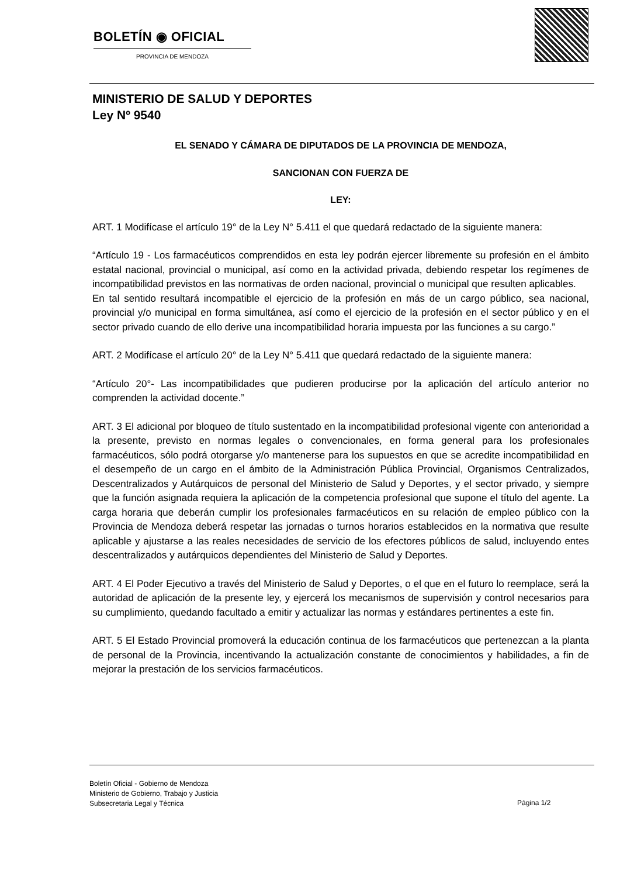BOLETÍN ◉ OFICIAL
PROVINCIA DE MENDOZA
MINISTERIO DE SALUD Y DEPORTES
Ley Nº 9540
EL SENADO Y CÁMARA DE DIPUTADOS DE LA PROVINCIA DE MENDOZA,
SANCIONAN CON FUERZA DE
LEY:
ART. 1 Modifícase el artículo 19° de la Ley N° 5.411 el que quedará redactado de la siguiente manera:
“Artículo 19 - Los farmacéuticos comprendidos en esta ley podrán ejercer libremente su profesión en el ámbito estatal nacional, provincial o municipal, así como en la actividad privada, debiendo respetar los regímenes de incompatibilidad previstos en las normativas de orden nacional, provincial o municipal que resulten aplicables.
En tal sentido resultará incompatible el ejercicio de la profesión en más de un cargo público, sea nacional, provincial y/o municipal en forma simultánea, así como el ejercicio de la profesión en el sector público y en el sector privado cuando de ello derive una incompatibilidad horaria impuesta por las funciones a su cargo.”
ART. 2 Modifícase el artículo 20° de la Ley N° 5.411 que quedará redactado de la siguiente manera:
“Artículo 20°- Las incompatibilidades que pudieren producirse por la aplicación del artículo anterior no comprenden la actividad docente.”
ART. 3 El adicional por bloqueo de título sustentado en la incompatibilidad profesional vigente con anterioridad a la presente, previsto en normas legales o convencionales, en forma general para los profesionales farmacéuticos, sólo podrá otorgarse y/o mantenerse para los supuestos en que se acredite incompatibilidad en el desempeño de un cargo en el ámbito de la Administración Pública Provincial, Organismos Centralizados, Descentralizados y Autárquicos de personal del Ministerio de Salud y Deportes, y el sector privado, y siempre que la función asignada requiera la aplicación de la competencia profesional que supone el título del agente. La carga horaria que deberán cumplir los profesionales farmacéuticos en su relación de empleo público con la Provincia de Mendoza deberá respetar las jornadas o turnos horarios establecidos en la normativa que resulte aplicable y ajustarse a las reales necesidades de servicio de los efectores públicos de salud, incluyendo entes descentralizados y autárquicos dependientes del Ministerio de Salud y Deportes.
ART. 4 El Poder Ejecutivo a través del Ministerio de Salud y Deportes, o el que en el futuro lo reemplace, será la autoridad de aplicación de la presente ley, y ejercerá los mecanismos de supervisión y control necesarios para su cumplimiento, quedando facultado a emitir y actualizar las normas y estándares pertinentes a este fin.
ART. 5 El Estado Provincial promoverá la educación continua de los farmacéuticos que pertenezcan a la planta de personal de la Provincia, incentivando la actualización constante de conocimientos y habilidades, a fin de mejorar la prestación de los servicios farmacéuticos.
Boletín Oficial - Gobierno de Mendoza
Ministerio de Gobierno, Trabajo y Justicia
Subsecretaria Legal y Técnica
Página 1/2